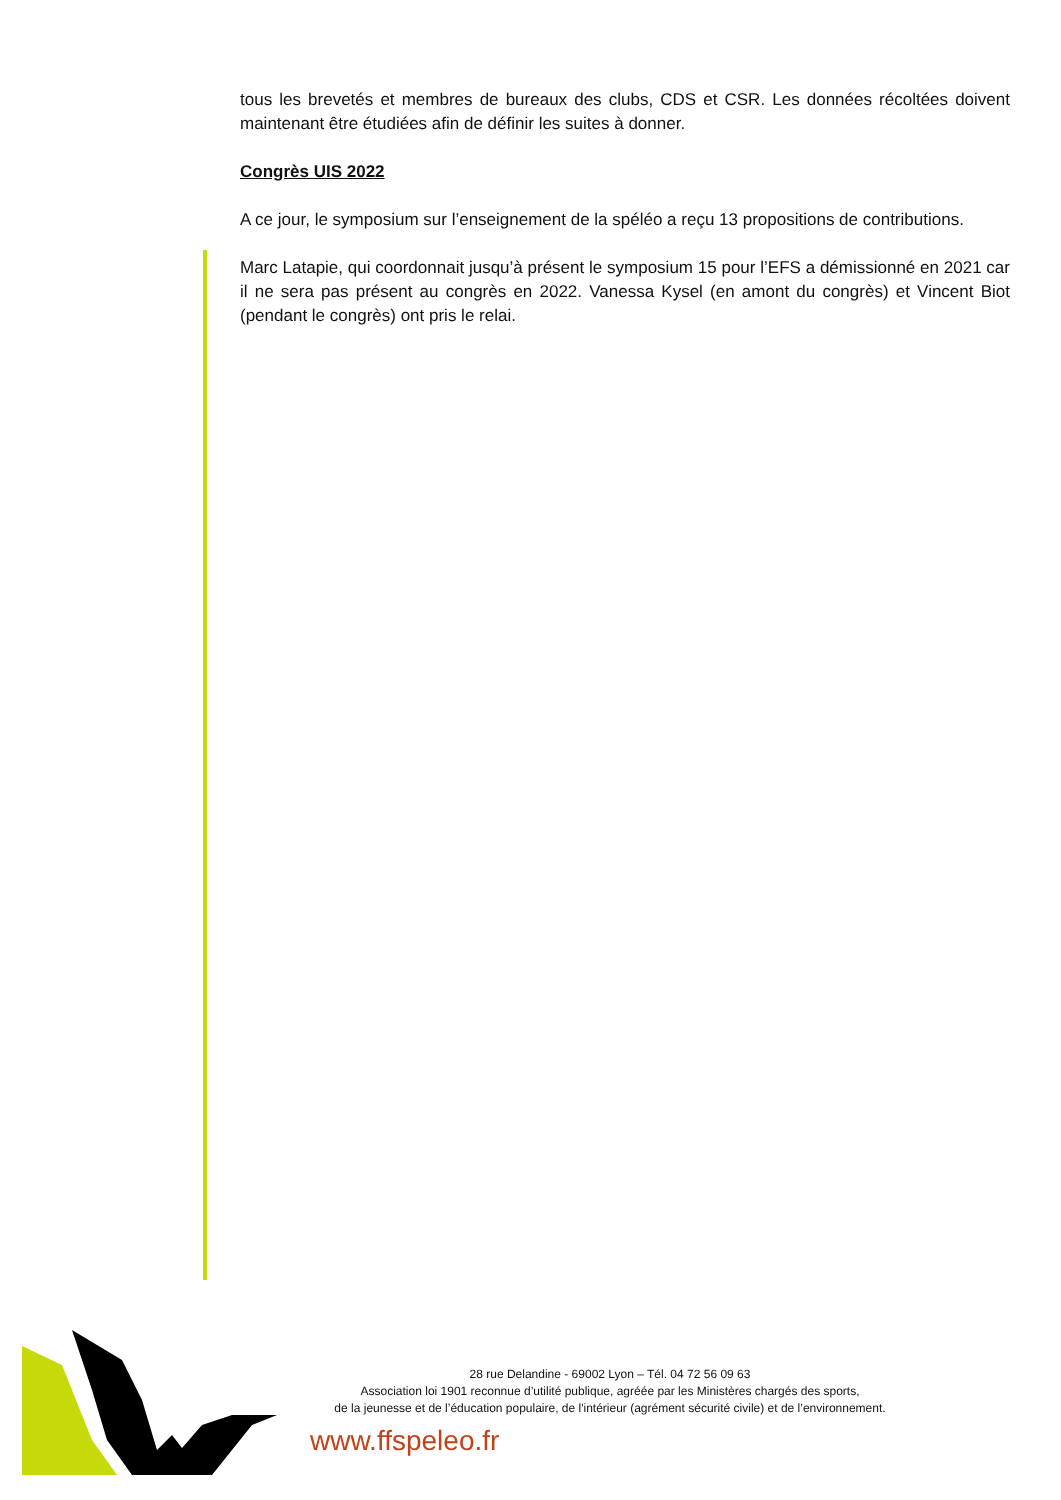tous les brevetés et membres de bureaux des clubs, CDS et CSR. Les données récoltées doivent maintenant être étudiées afin de définir les suites à donner.
Congrès UIS 2022
A ce jour, le symposium sur l’enseignement de la spéléo a reçu 13 propositions de contributions.
Marc Latapie, qui coordonnait jusqu’à présent le symposium 15 pour l’EFS a démissionné en 2021 car il ne sera pas présent au congrès en 2022. Vanessa Kysel (en amont du congrès) et Vincent Biot (pendant le congrès) ont pris le relai.
28 rue Delandine - 69002 Lyon – Tél. 04 72 56 09 63
Association loi 1901 reconnue d’utilité publique, agréée par les Ministères chargés des sports,
de la jeunesse et de l’éducation populaire, de l'intérieur (agrément sécurité civile) et de l’environnement.
www.ffspeleo.fr